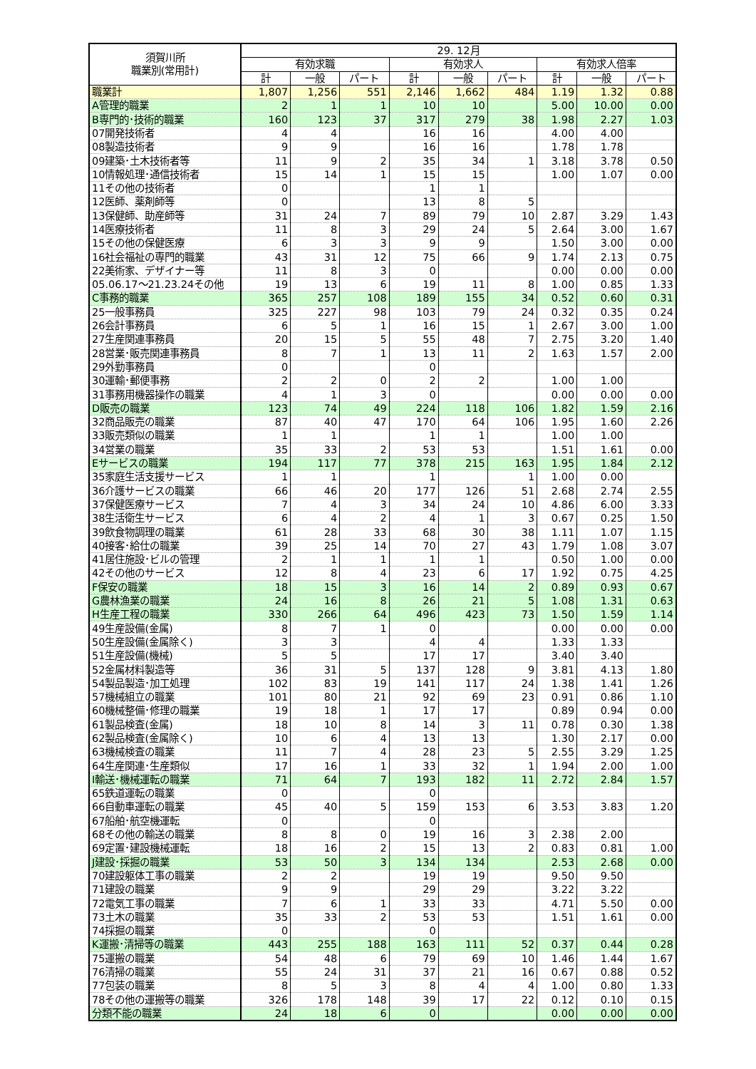| 須賀川所 職業別(常用計) | 29. 12月 | | | | | | | | |
| --- | --- | --- | --- | --- | --- | --- | --- | --- | --- |
| | 有効求職 | | | 有効求人 | | | 有効求人倍率 | | |
| | 計 | 一般 | パート | 計 | 一般 | パート | 計 | 一般 | パート |
| 職業計 | 1,807 | 1,256 | 551 | 2,146 | 1,662 | 484 | 1.19 | 1.32 | 0.88 |
| A管理的職業 | 2 | 1 | 1 | 10 | 10 | | 5.00 | 10.00 | 0.00 |
| B専門的･技術的職業 | 160 | 123 | 37 | 317 | 279 | 38 | 1.98 | 2.27 | 1.03 |
| 07開発技術者 | 4 | 4 | | 16 | 16 | | 4.00 | 4.00 | |
| 08製造技術者 | 9 | 9 | | 16 | 16 | | 1.78 | 1.78 | |
| 09建築･土木技術者等 | 11 | 9 | 2 | 35 | 34 | 1 | 3.18 | 3.78 | 0.50 |
| 10情報処理･通信技術者 | 15 | 14 | 1 | 15 | 15 | | 1.00 | 1.07 | 0.00 |
| 11その他の技術者 | 0 | | | 1 | 1 | | | | |
| 12医師、薬剤師等 | 0 | | | 13 | 8 | 5 | | | |
| 13保健師、助産師等 | 31 | 24 | 7 | 89 | 79 | 10 | 2.87 | 3.29 | 1.43 |
| 14医療技術者 | 11 | 8 | 3 | 29 | 24 | 5 | 2.64 | 3.00 | 1.67 |
| 15その他の保健医療 | 6 | 3 | 3 | 9 | 9 | | 1.50 | 3.00 | 0.00 |
| 16社会福祉の専門的職業 | 43 | 31 | 12 | 75 | 66 | 9 | 1.74 | 2.13 | 0.75 |
| 22美術家、デザイナー等 | 11 | 8 | 3 | 0 | | | 0.00 | 0.00 | 0.00 |
| 05.06.17～21.23.24その他 | 19 | 13 | 6 | 19 | 11 | 8 | 1.00 | 0.85 | 1.33 |
| C事務的職業 | 365 | 257 | 108 | 189 | 155 | 34 | 0.52 | 0.60 | 0.31 |
| 25一般事務員 | 325 | 227 | 98 | 103 | 79 | 24 | 0.32 | 0.35 | 0.24 |
| 26会計事務員 | 6 | 5 | 1 | 16 | 15 | 1 | 2.67 | 3.00 | 1.00 |
| 27生産関連事務員 | 20 | 15 | 5 | 55 | 48 | 7 | 2.75 | 3.20 | 1.40 |
| 28営業･販売関連事務員 | 8 | 7 | 1 | 13 | 11 | 2 | 1.63 | 1.57 | 2.00 |
| 29外勤事務員 | 0 | | | 0 | | | | | |
| 30運輸･郵便事務 | 2 | 2 | 0 | 2 | 2 | | 1.00 | 1.00 | |
| 31事務用機器操作の職業 | 4 | 1 | 3 | 0 | | | 0.00 | 0.00 | 0.00 |
| D販売の職業 | 123 | 74 | 49 | 224 | 118 | 106 | 1.82 | 1.59 | 2.16 |
| 32商品販売の職業 | 87 | 40 | 47 | 170 | 64 | 106 | 1.95 | 1.60 | 2.26 |
| 33販売類似の職業 | 1 | 1 | | 1 | 1 | | 1.00 | 1.00 | |
| 34営業の職業 | 35 | 33 | 2 | 53 | 53 | | 1.51 | 1.61 | 0.00 |
| Eサービスの職業 | 194 | 117 | 77 | 378 | 215 | 163 | 1.95 | 1.84 | 2.12 |
| 35家庭生活支援サービス | 1 | 1 | | 1 | | 1 | 1.00 | 0.00 | |
| 36介護サービスの職業 | 66 | 46 | 20 | 177 | 126 | 51 | 2.68 | 2.74 | 2.55 |
| 37保健医療サービス | 7 | 4 | 3 | 34 | 24 | 10 | 4.86 | 6.00 | 3.33 |
| 38生活衛生サービス | 6 | 4 | 2 | 4 | 1 | 3 | 0.67 | 0.25 | 1.50 |
| 39飲食物調理の職業 | 61 | 28 | 33 | 68 | 30 | 38 | 1.11 | 1.07 | 1.15 |
| 40接客･給仕の職業 | 39 | 25 | 14 | 70 | 27 | 43 | 1.79 | 1.08 | 3.07 |
| 41居住施設･ビルの管理 | 2 | 1 | 1 | 1 | 1 | | 0.50 | 1.00 | 0.00 |
| 42その他のサービス | 12 | 8 | 4 | 23 | 6 | 17 | 1.92 | 0.75 | 4.25 |
| F保安の職業 | 18 | 15 | 3 | 16 | 14 | 2 | 0.89 | 0.93 | 0.67 |
| G農林漁業の職業 | 24 | 16 | 8 | 26 | 21 | 5 | 1.08 | 1.31 | 0.63 |
| H生産工程の職業 | 330 | 266 | 64 | 496 | 423 | 73 | 1.50 | 1.59 | 1.14 |
| 49生産設備(金属) | 8 | 7 | 1 | 0 | | | 0.00 | 0.00 | 0.00 |
| 50生産設備(金属除く) | 3 | 3 | | 4 | 4 | | 1.33 | 1.33 | |
| 51生産設備(機械) | 5 | 5 | | 17 | 17 | | 3.40 | 3.40 | |
| 52金属材料製造等 | 36 | 31 | 5 | 137 | 128 | 9 | 3.81 | 4.13 | 1.80 |
| 54製品製造･加工処理 | 102 | 83 | 19 | 141 | 117 | 24 | 1.38 | 1.41 | 1.26 |
| 57機械組立の職業 | 101 | 80 | 21 | 92 | 69 | 23 | 0.91 | 0.86 | 1.10 |
| 60機械整備･修理の職業 | 19 | 18 | 1 | 17 | 17 | | 0.89 | 0.94 | 0.00 |
| 61製品検査(金属) | 18 | 10 | 8 | 14 | 3 | 11 | 0.78 | 0.30 | 1.38 |
| 62製品検査(金属除く) | 10 | 6 | 4 | 13 | 13 | | 1.30 | 2.17 | 0.00 |
| 63機械検査の職業 | 11 | 7 | 4 | 28 | 23 | 5 | 2.55 | 3.29 | 1.25 |
| 64生産関連･生産類似 | 17 | 16 | 1 | 33 | 32 | 1 | 1.94 | 2.00 | 1.00 |
| I輸送･機械運転の職業 | 71 | 64 | 7 | 193 | 182 | 11 | 2.72 | 2.84 | 1.57 |
| 65鉄道運転の職業 | 0 | | | 0 | | | | | |
| 66自動車運転の職業 | 45 | 40 | 5 | 159 | 153 | 6 | 3.53 | 3.83 | 1.20 |
| 67船舶･航空機運転 | 0 | | | 0 | | | | | |
| 68その他の輸送の職業 | 8 | 8 | 0 | 19 | 16 | 3 | 2.38 | 2.00 | |
| 69定置･建設機械運転 | 18 | 16 | 2 | 15 | 13 | 2 | 0.83 | 0.81 | 1.00 |
| J建設･採掘の職業 | 53 | 50 | 3 | 134 | 134 | | 2.53 | 2.68 | 0.00 |
| 70建設躯体工事の職業 | 2 | 2 | | 19 | 19 | | 9.50 | 9.50 | |
| 71建設の職業 | 9 | 9 | | 29 | 29 | | 3.22 | 3.22 | |
| 72電気工事の職業 | 7 | 6 | 1 | 33 | 33 | | 4.71 | 5.50 | 0.00 |
| 73土木の職業 | 35 | 33 | 2 | 53 | 53 | | 1.51 | 1.61 | 0.00 |
| 74採掘の職業 | 0 | | | 0 | | | | | |
| K運搬･清掃等の職業 | 443 | 255 | 188 | 163 | 111 | 52 | 0.37 | 0.44 | 0.28 |
| 75運搬の職業 | 54 | 48 | 6 | 79 | 69 | 10 | 1.46 | 1.44 | 1.67 |
| 76清掃の職業 | 55 | 24 | 31 | 37 | 21 | 16 | 0.67 | 0.88 | 0.52 |
| 77包装の職業 | 8 | 5 | 3 | 8 | 4 | 4 | 1.00 | 0.80 | 1.33 |
| 78その他の運搬等の職業 | 326 | 178 | 148 | 39 | 17 | 22 | 0.12 | 0.10 | 0.15 |
| 分類不能の職業 | 24 | 18 | 6 | 0 | | | 0.00 | 0.00 | 0.00 |